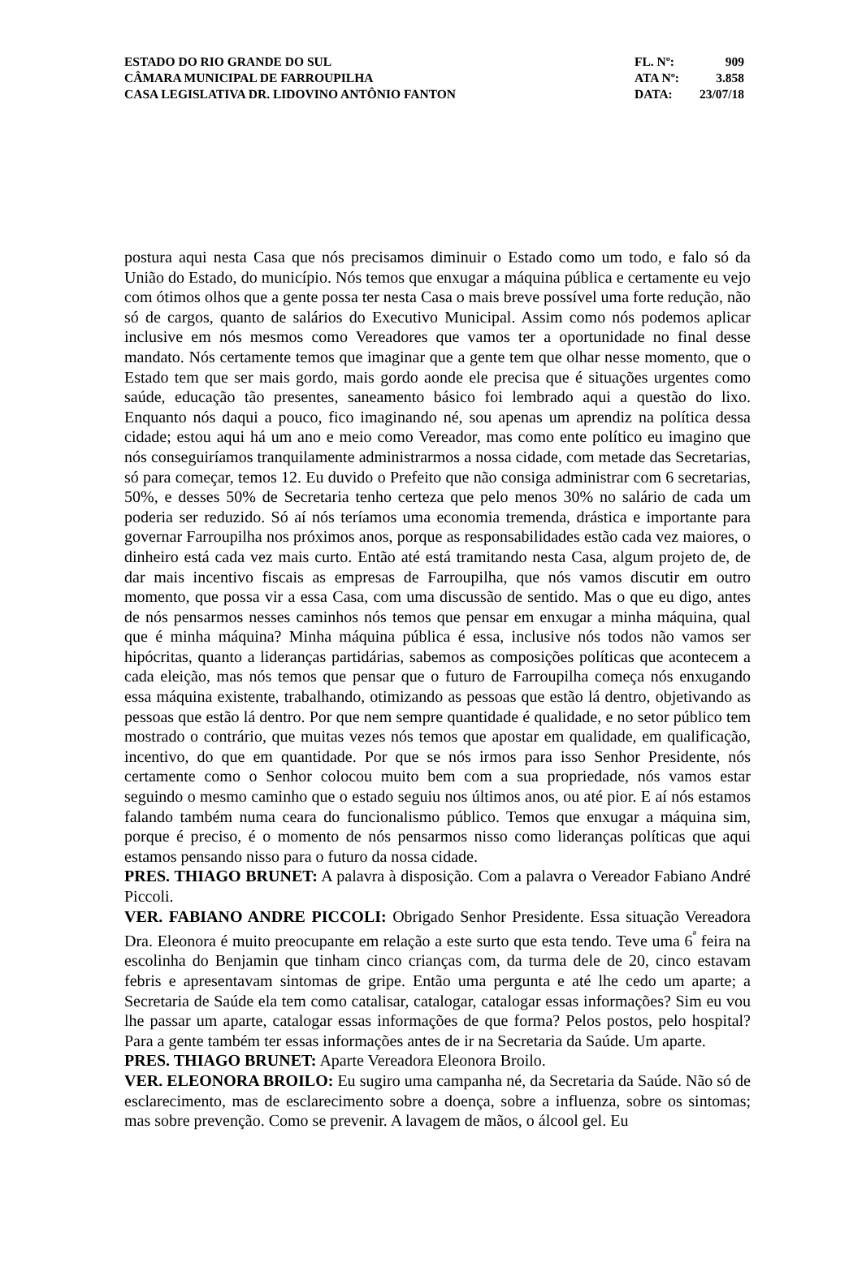| ESTADO DO RIO GRANDE DO SUL | FL. Nº: | 909 |
| CÂMARA MUNICIPAL DE FARROUPILHA | ATA Nº: | 3.858 |
| CASA LEGISLATIVA DR. LIDOVINO ANTÔNIO FANTON | DATA: | 23/07/18 |
postura aqui nesta Casa que nós precisamos diminuir o Estado como um todo, e falo só da União do Estado, do município. Nós temos que enxugar a máquina pública e certamente eu vejo com ótimos olhos que a gente possa ter nesta Casa o mais breve possível uma forte redução, não só de cargos, quanto de salários do Executivo Municipal. Assim como nós podemos aplicar inclusive em nós mesmos como Vereadores que vamos ter a oportunidade no final desse mandato. Nós certamente temos que imaginar que a gente tem que olhar nesse momento, que o Estado tem que ser mais gordo, mais gordo aonde ele precisa que é situações urgentes como saúde, educação tão presentes, saneamento básico foi lembrado aqui a questão do lixo. Enquanto nós daqui a pouco, fico imaginando né, sou apenas um aprendiz na política dessa cidade; estou aqui há um ano e meio como Vereador, mas como ente político eu imagino que nós conseguiríamos tranquilamente administrarmos a nossa cidade, com metade das Secretarias, só para começar, temos 12. Eu duvido o Prefeito que não consiga administrar com 6 secretarias, 50%, e desses 50% de Secretaria tenho certeza que pelo menos 30% no salário de cada um poderia ser reduzido. Só aí nós teríamos uma economia tremenda, drástica e importante para governar Farroupilha nos próximos anos, porque as responsabilidades estão cada vez maiores, o dinheiro está cada vez mais curto. Então até está tramitando nesta Casa, algum projeto de, de dar mais incentivo fiscais as empresas de Farroupilha, que nós vamos discutir em outro momento, que possa vir a essa Casa, com uma discussão de sentido. Mas o que eu digo, antes de nós pensarmos nesses caminhos nós temos que pensar em enxugar a minha máquina, qual que é minha máquina? Minha máquina pública é essa, inclusive nós todos não vamos ser hipócritas, quanto a lideranças partidárias, sabemos as composições políticas que acontecem a cada eleição, mas nós temos que pensar que o futuro de Farroupilha começa nós enxugando essa máquina existente, trabalhando, otimizando as pessoas que estão lá dentro, objetivando as pessoas que estão lá dentro. Por que nem sempre quantidade é qualidade, e no setor público tem mostrado o contrário, que muitas vezes nós temos que apostar em qualidade, em qualificação, incentivo, do que em quantidade. Por que se nós irmos para isso Senhor Presidente, nós certamente como o Senhor colocou muito bem com a sua propriedade, nós vamos estar seguindo o mesmo caminho que o estado seguiu nos últimos anos, ou até pior. E aí nós estamos falando também numa ceara do funcionalismo público. Temos que enxugar a máquina sim, porque é preciso, é o momento de nós pensarmos nisso como lideranças políticas que aqui estamos pensando nisso para o futuro da nossa cidade.
PRES. THIAGO BRUNET: A palavra à disposição. Com a palavra o Vereador Fabiano André Piccoli.
VER. FABIANO ANDRE PICCOLI: Obrigado Senhor Presidente. Essa situação Vereadora Dra. Eleonora é muito preocupante em relação a este surto que esta tendo. Teve uma 6<sup>ª</sup> feira na escolinha do Benjamin que tinham cinco crianças com, da turma dele de 20, cinco estavam febris e apresentavam sintomas de gripe. Então uma pergunta e até lhe cedo um aparte; a Secretaria de Saúde ela tem como catalisar, catalogar, catalogar essas informações? Sim eu vou lhe passar um aparte, catalogar essas informações de que forma? Pelos postos, pelo hospital? Para a gente também ter essas informações antes de ir na Secretaria da Saúde. Um aparte.
PRES. THIAGO BRUNET: Aparte Vereadora Eleonora Broilo.
VER. ELEONORA BROILO: Eu sugiro uma campanha né, da Secretaria da Saúde. Não só de esclarecimento, mas de esclarecimento sobre a doença, sobre a influenza, sobre os sintomas; mas sobre prevenção. Como se prevenir. A lavagem de mãos, o álcool gel. Eu